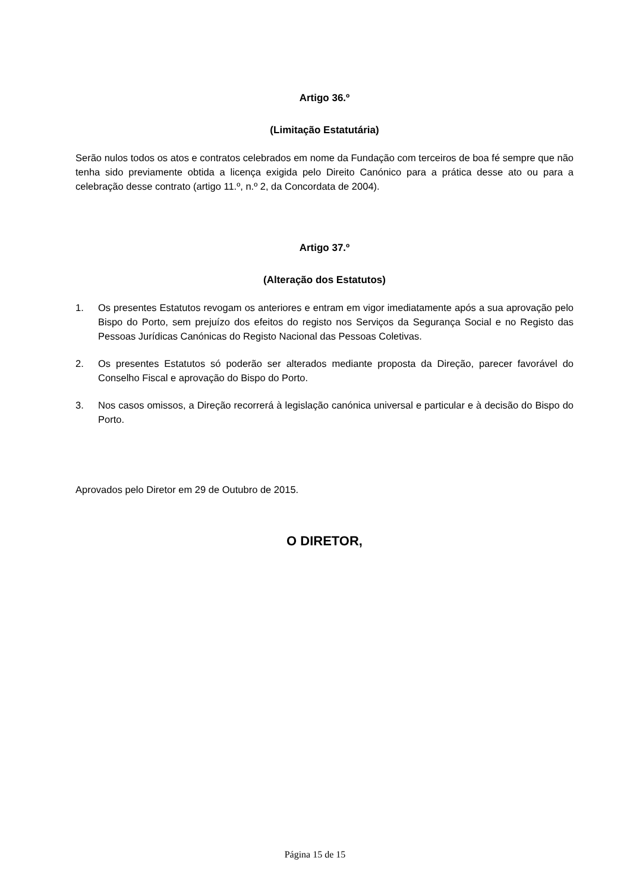Artigo 36.º
(Limitação Estatutária)
Serão nulos todos os atos e contratos celebrados em nome da Fundação com terceiros de boa fé sempre que não tenha sido previamente obtida a licença exigida pelo Direito Canónico para a prática desse ato ou para a celebração desse contrato (artigo 11.º, n.º 2, da Concordata de 2004).
Artigo 37.º
(Alteração dos Estatutos)
1. Os presentes Estatutos revogam os anteriores e entram em vigor imediatamente após a sua aprovação pelo Bispo do Porto, sem prejuízo dos efeitos do registo nos Serviços da Segurança Social e no Registo das Pessoas Jurídicas Canónicas do Registo Nacional das Pessoas Coletivas.
2. Os presentes Estatutos só poderão ser alterados mediante proposta da Direção, parecer favorável do Conselho Fiscal e aprovação do Bispo do Porto.
3. Nos casos omissos, a Direção recorrerá à legislação canónica universal e particular e à decisão do Bispo do Porto.
Aprovados pelo Diretor em 29 de Outubro de 2015.
O DIRETOR,
Página 15 de 15